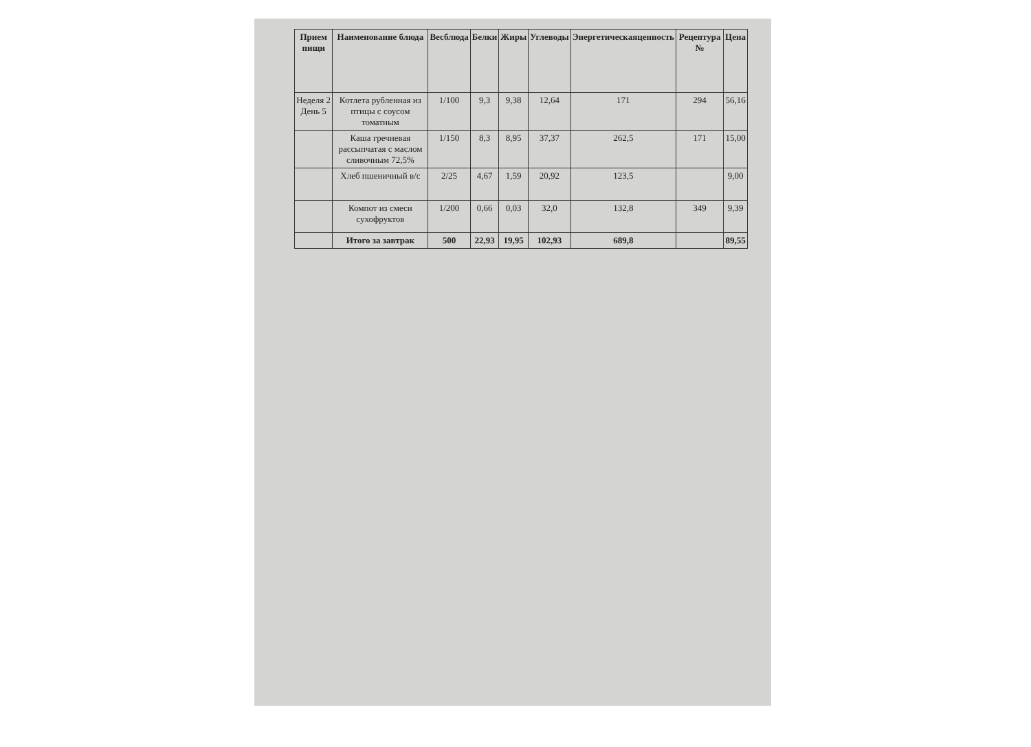| Прием пищи | Наименование блюда | Весблюда | Белки | Жиры | Углеводы | Энергетическаяценность | Рецептура № | Цена |
| --- | --- | --- | --- | --- | --- | --- | --- | --- |
| Неделя 2 День 5 | Котлета рубленная из птицы с соусом томатным | 1/100 | 9,3 | 9,38 | 12,64 | 171 | 294 | 56,16 |
| | Каша гречневая рассыпчатая с маслом сливочным 72,5% | 1/150 | 8,3 | 8,95 | 37,37 | 262,5 | 171 | 15,00 |
| | Хлеб пшеничный в/с | 2/25 | 4,67 | 1,59 | 20,92 | 123,5 | | 9,00 |
| | Компот из смеси сухофруктов | 1/200 | 0,66 | 0,03 | 32,0 | 132,8 | 349 | 9,39 |
| | Итого за завтрак | 500 | 22,93 | 19,95 | 102,93 | 689,8 | | 89,55 |